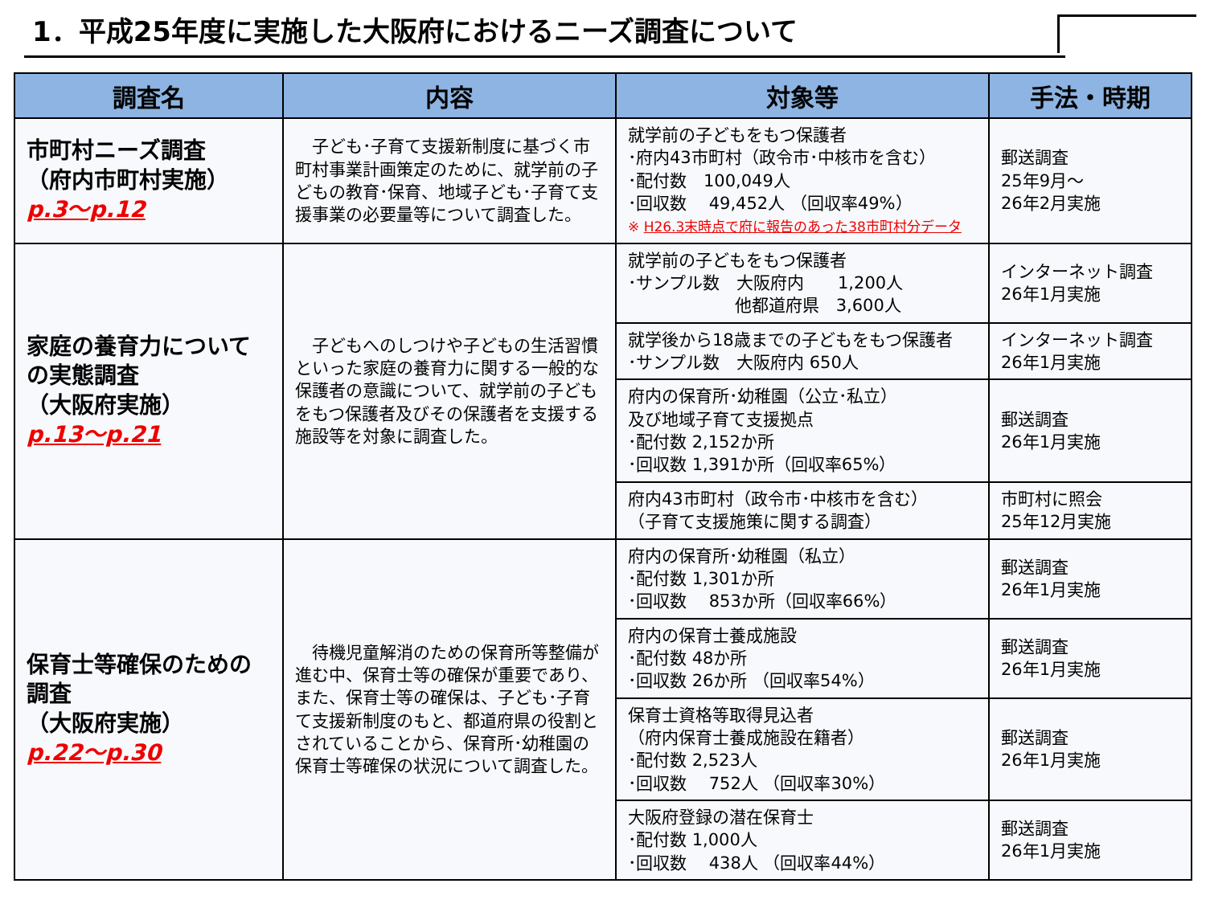1．平成25年度に実施した大阪府におけるニーズ調査について
| 調査名 | 内容 | 対象等 | 手法・時期 |
| --- | --- | --- | --- |
| 市町村ニーズ調査 （府内市町村実施） p.3～p.12 | 子ども･子育て支援新制度に基づく市町村事業計画策定のために、就学前の子どもの教育･保育、地域子ども･子育て支援事業の必要量等について調査した。 | 就学前の子どもをもつ保護者 ･府内43市町村（政令市･中核市を含む） ･配付数 100,049人 ･回収数 49,452人 （回収率49%） ※ H26.3末時点で府に報告のあった38市町村分データ | 郵送調査 25年9月～ 26年2月実施 |
| 家庭の養育力について の実態調査 （大阪府実施） p.13～p.21 | 子どもへのしつけや子どもの生活習慣といった家庭の養育力に関する一般的な保護者の意識について、就学前の子どもをもつ保護者及びその保護者を支援する施設等を対象に調査した。 | 就学前の子どもをもつ保護者 ･サンプル数 大阪府内 1,200人 他都道府県 3,600人 | インターネット調査 26年1月実施 |
| | | 就学後から18歳までの子どもをもつ保護者 ･サンプル数 大阪府内 650人 | インターネット調査 26年1月実施 |
| | | 府内の保育所･幼稚園（公立･私立） 及び地域子育て支援拠点 ･配付数 2,152か所 ･回収数 1,391か所（回収率65%） | 郵送調査 26年1月実施 |
| | | 府内43市町村（政令市･中核市を含む） （子育て支援施策に関する調査） | 市町村に照会 25年12月実施 |
| 保育士等確保のための調査 （大阪府実施） p.22～p.30 | 待機児童解消のための保育所等整備が進む中、保育士等の確保が重要であり、また、保育士等の確保は、子ども･子育て支援新制度のもと、都道府県の役割とされていることから、保育所･幼稚園の保育士等確保の状況について調査した。 | 府内の保育所･幼稚園（私立） ･配付数 1,301か所 ･回収数 853か所（回収率66%） | 郵送調査 26年1月実施 |
| | | 府内の保育士養成施設 ･配付数 48か所 ･回収数 26か所 （回収率54%） | 郵送調査 26年1月実施 |
| | | 保育士資格等取得見込者 （府内保育士養成施設在籍者） ･配付数 2,523人 ･回収数 752人 （回収率30%） | 郵送調査 26年1月実施 |
| | | 大阪府登録の潜在保育士 ･配付数 1,000人 ･回収数 438人 （回収率44%） | 郵送調査 26年1月実施 |